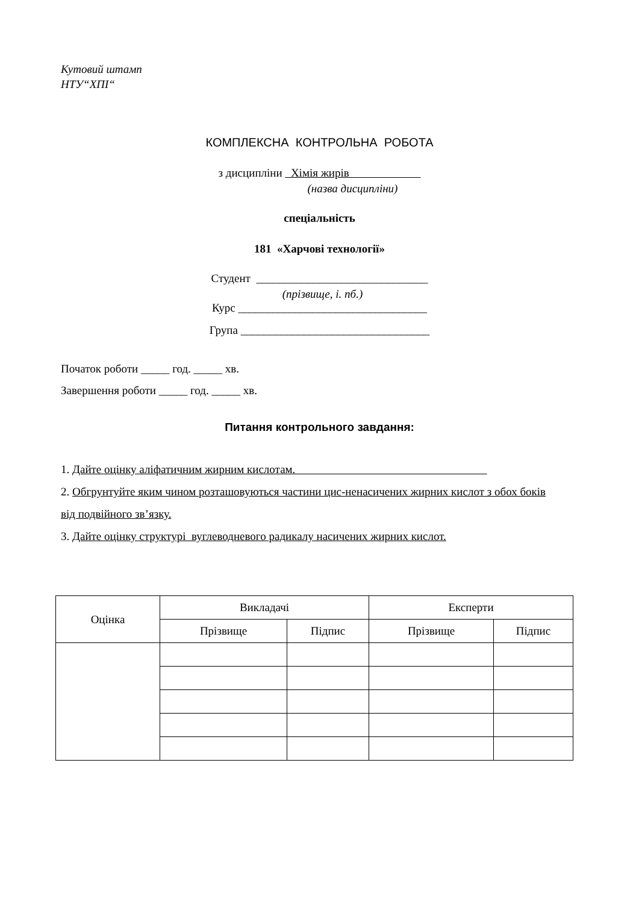Кутовий штамп
НТУ“ХПІ“
КОМПЛЕКСНА КОНТРОЛЬНА РОБОТА
з дисципліни Хімія жирів
(назва дисципліни)
спеціальність
181 «Харчові технології»
Студент ______________________________
(прізвище, і. пб.)
Курс _________________________________
Група _________________________________
Початок роботи _____ год. _____ хв.
Завершення роботи _____ год. _____ хв.
Питання контрольного завдання:
1. Дайте оцінку аліфатичним жирним кислотам.
2. Обгрунтуйте яким чином розташовуються частини цис-ненасичених жирних кислот з обох боків від подвійного зв’язку.
3. Дайте оцінку структурі вуглеводневого радикалу насичених жирних кислот.
| Оцінка | Викладачі | | Експерти | |
| | Прізвище | Підпис | Прізвище | Підпис |